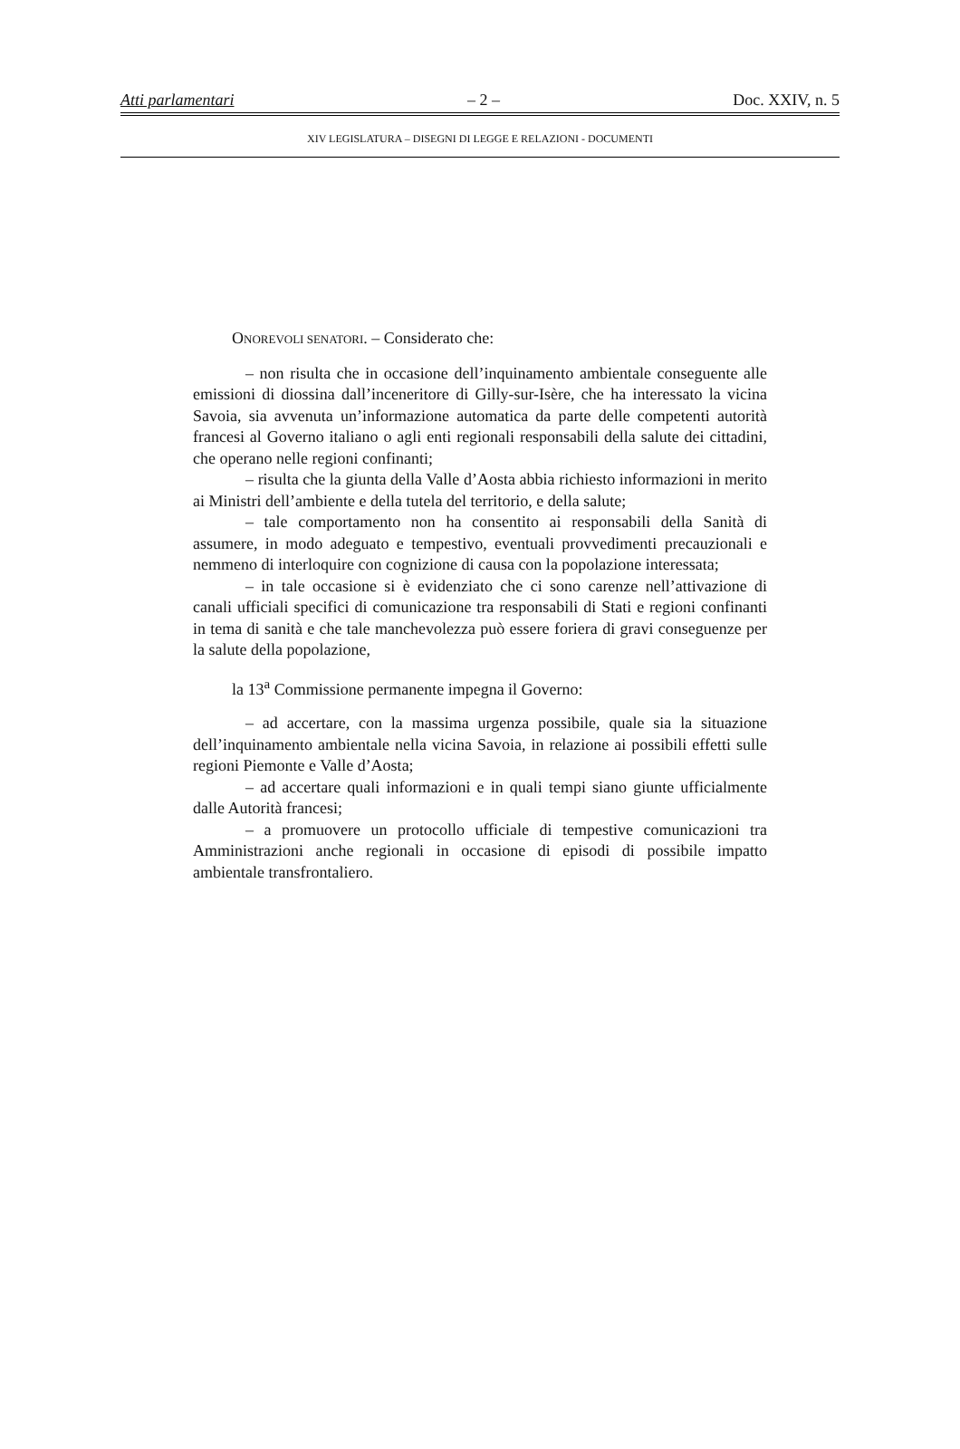Atti parlamentari – 2 – Doc. XXIV, n. 5
XIV LEGISLATURA – DISEGNI DI LEGGE E RELAZIONI - DOCUMENTI
ONOREVOLI SENATORI. – Considerato che:
– non risulta che in occasione dell’inquinamento ambientale conseguente alle emissioni di diossina dall’inceneritore di Gilly-sur-Isère, che ha interessato la vicina Savoia, sia avvenuta un’informazione automatica da parte delle competenti autorità francesi al Governo italiano o agli enti regionali responsabili della salute dei cittadini, che operano nelle regioni confinanti;
– risulta che la giunta della Valle d’Aosta abbia richiesto informazioni in merito ai Ministri dell’ambiente e della tutela del territorio, e della salute;
– tale comportamento non ha consentito ai responsabili della Sanità di assumere, in modo adeguato e tempestivo, eventuali provvedimenti precauzionali e nemmeno di interloquire con cognizione di causa con la popolazione interessata;
– in tale occasione si è evidenziato che ci sono carenze nell’attivazione di canali ufficiali specifici di comunicazione tra responsabili di Stati e regioni confinanti in tema di sanità e che tale manchevolezza può essere foriera di gravi conseguenze per la salute della popolazione,
la 13<sup>a</sup> Commissione permanente impegna il Governo:
– ad accertare, con la massima urgenza possibile, quale sia la situazione dell’inquinamento ambientale nella vicina Savoia, in relazione ai possibili effetti sulle regioni Piemonte e Valle d’Aosta;
– ad accertare quali informazioni e in quali tempi siano giunte ufficialmente dalle Autorità francesi;
– a promuovere un protocollo ufficiale di tempestive comunicazioni tra Amministrazioni anche regionali in occasione di episodi di possibile impatto ambientale transfrontaliero.